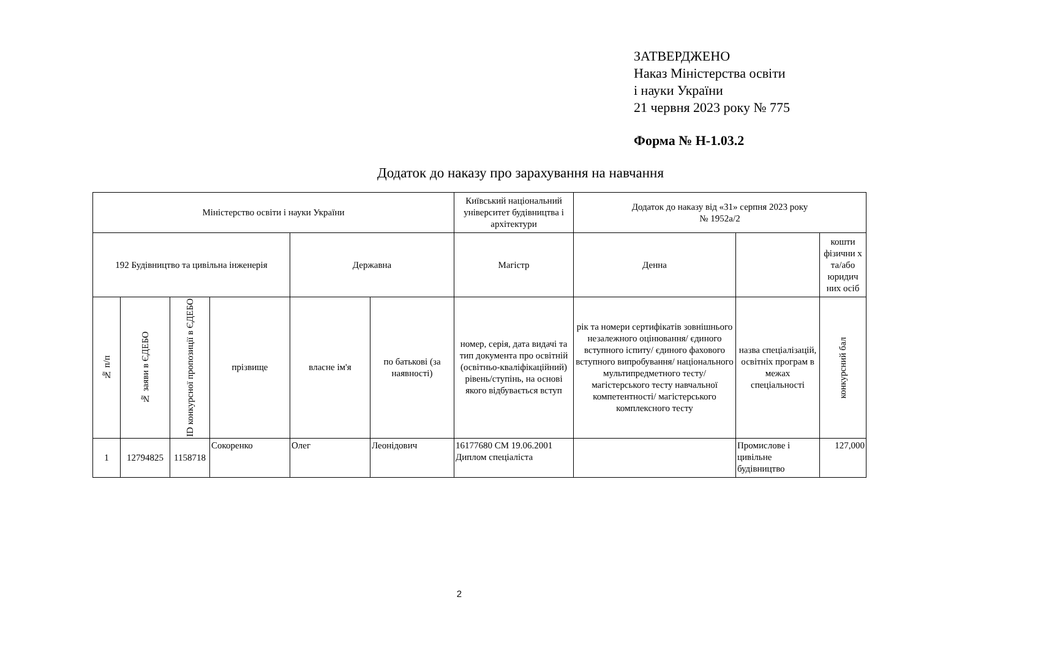ЗАТВЕРДЖЕНО
Наказ Міністерства освіти
і науки України
21 червня 2023 року № 775
Форма № Н-1.03.2
Додаток до наказу про зарахування на навчання
| Міністерство освіти і науки України | | | | | | Київський національний університет будівництва і архітектури | Додаток до наказу від «31» серпня 2023 року № 1952а/2 | | |
| 192 Будівництво та цивільна інженерія | | | | Державна | | Магістр | Денна | | кошти фізични х та/або юридич них осіб |
| № п/п | № заяви в ЄДЕБО | ID конкурсної пропозиції в ЄДЕБО | прізвище | власне ім'я | по батькові (за наявності) | номер, серія, дата видачі та тип документа про освітній (освітньо-кваліфікаційний) рівень/ступінь, на основі якого відбувається вступ | рік та номери сертифікатів зовнішнього незалежного оцінювання/ єдиного вступного іспиту/ єдиного фахового вступного випробування/ національного мультипредметного тесту/ магістерського тесту навчальної компетентності/ магістерського комплексного тесту | назва спеціалізацій, освітніх програм в межах спеціальності | конкурсний бал |
| 1 | 12794825 | 1158718 | Сокоренко | Олег | Леонідович | 16177680 СМ 19.06.2001 Диплом спеціаліста | | Промислове і цивільне будівництво | 127,000 |
2